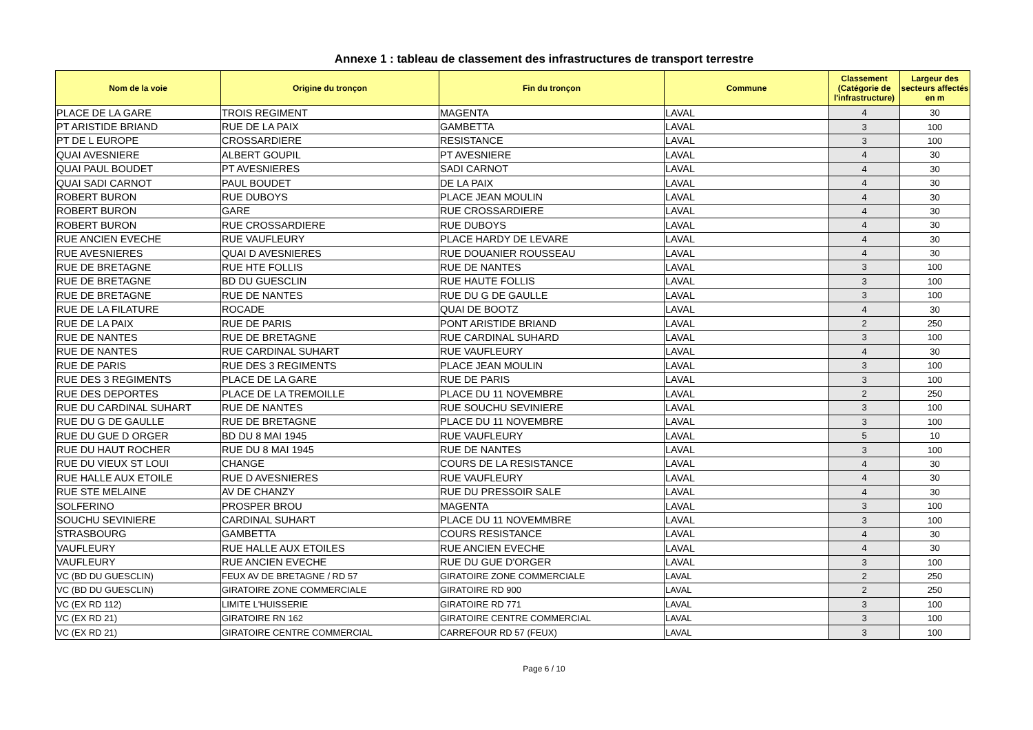Annexe 1 : tableau de classement des infrastructures de transport terrestre
| Nom de la voie | Origine du tronçon | Fin du tronçon | Commune | Classement (Catégorie de l'infrastructure) | Largeur des secteurs affectés en m |
| --- | --- | --- | --- | --- | --- |
| PLACE DE LA GARE | TROIS REGIMENT | MAGENTA | LAVAL | 4 | 30 |
| PT ARISTIDE BRIAND | RUE DE LA PAIX | GAMBETTA | LAVAL | 3 | 100 |
| PT DE L EUROPE | CROSSARDIERE | RESISTANCE | LAVAL | 3 | 100 |
| QUAI AVESNIERE | ALBERT GOUPIL | PT AVESNIERE | LAVAL | 4 | 30 |
| QUAI PAUL BOUDET | PT AVESNIERES | SADI CARNOT | LAVAL | 4 | 30 |
| QUAI SADI CARNOT | PAUL BOUDET | DE LA PAIX | LAVAL | 4 | 30 |
| ROBERT BURON | RUE DUBOYS | PLACE JEAN MOULIN | LAVAL | 4 | 30 |
| ROBERT BURON | GARE | RUE CROSSARDIERE | LAVAL | 4 | 30 |
| ROBERT BURON | RUE CROSSARDIERE | RUE DUBOYS | LAVAL | 4 | 30 |
| RUE ANCIEN EVECHE | RUE VAUFLEURY | PLACE HARDY DE LEVARE | LAVAL | 4 | 30 |
| RUE AVESNIERES | QUAI D AVESNIERES | RUE DOUANIER ROUSSEAU | LAVAL | 4 | 30 |
| RUE DE BRETAGNE | RUE HTE FOLLIS | RUE DE NANTES | LAVAL | 3 | 100 |
| RUE DE BRETAGNE | BD DU GUESCLIN | RUE HAUTE FOLLIS | LAVAL | 3 | 100 |
| RUE DE BRETAGNE | RUE DE NANTES | RUE DU G DE GAULLE | LAVAL | 3 | 100 |
| RUE DE LA FILATURE | ROCADE | QUAI DE BOOTZ | LAVAL | 4 | 30 |
| RUE DE LA PAIX | RUE DE PARIS | PONT ARISTIDE BRIAND | LAVAL | 2 | 250 |
| RUE DE NANTES | RUE DE BRETAGNE | RUE CARDINAL SUHARD | LAVAL | 3 | 100 |
| RUE DE NANTES | RUE CARDINAL SUHART | RUE VAUFLEURY | LAVAL | 4 | 30 |
| RUE DE PARIS | RUE DES 3 REGIMENTS | PLACE JEAN MOULIN | LAVAL | 3 | 100 |
| RUE DES 3 REGIMENTS | PLACE DE LA GARE | RUE DE PARIS | LAVAL | 3 | 100 |
| RUE DES DEPORTES | PLACE DE LA TREMOILLE | PLACE DU 11 NOVEMBRE | LAVAL | 2 | 250 |
| RUE DU CARDINAL SUHART | RUE DE NANTES | RUE SOUCHU SEVINIERE | LAVAL | 3 | 100 |
| RUE DU G DE GAULLE | RUE DE BRETAGNE | PLACE DU 11 NOVEMBRE | LAVAL | 3 | 100 |
| RUE DU GUE D ORGER | BD DU 8 MAI 1945 | RUE VAUFLEURY | LAVAL | 5 | 10 |
| RUE DU HAUT ROCHER | RUE DU 8 MAI 1945 | RUE DE NANTES | LAVAL | 3 | 100 |
| RUE DU VIEUX ST LOUI | CHANGE | COURS DE LA RESISTANCE | LAVAL | 4 | 30 |
| RUE HALLE AUX ETOILE | RUE D AVESNIERES | RUE VAUFLEURY | LAVAL | 4 | 30 |
| RUE STE MELAINE | AV DE CHANZY | RUE DU PRESSOIR SALE | LAVAL | 4 | 30 |
| SOLFERINO | PROSPER BROU | MAGENTA | LAVAL | 3 | 100 |
| SOUCHU SEVINIERE | CARDINAL SUHART | PLACE DU 11 NOVEMMBRE | LAVAL | 3 | 100 |
| STRASBOURG | GAMBETTA | COURS RESISTANCE | LAVAL | 4 | 30 |
| VAUFLEURY | RUE HALLE AUX ETOILES | RUE ANCIEN EVECHE | LAVAL | 4 | 30 |
| VAUFLEURY | RUE ANCIEN EVECHE | RUE DU GUE D'ORGER | LAVAL | 3 | 100 |
| VC (BD DU GUESCLIN) | FEUX AV DE BRETAGNE / RD 57 | GIRATOIRE ZONE COMMERCIALE | LAVAL | 2 | 250 |
| VC (BD DU GUESCLIN) | GIRATOIRE ZONE COMMERCIALE | GIRATOIRE RD 900 | LAVAL | 2 | 250 |
| VC (EX RD 112) | LIMITE L'HUISSERIE | GIRATOIRE RD 771 | LAVAL | 3 | 100 |
| VC (EX RD 21) | GIRATOIRE RN 162 | GIRATOIRE CENTRE COMMERCIAL | LAVAL | 3 | 100 |
| VC (EX RD 21) | GIRATOIRE CENTRE COMMERCIAL | CARREFOUR RD 57 (FEUX) | LAVAL | 3 | 100 |
Page 6 / 10